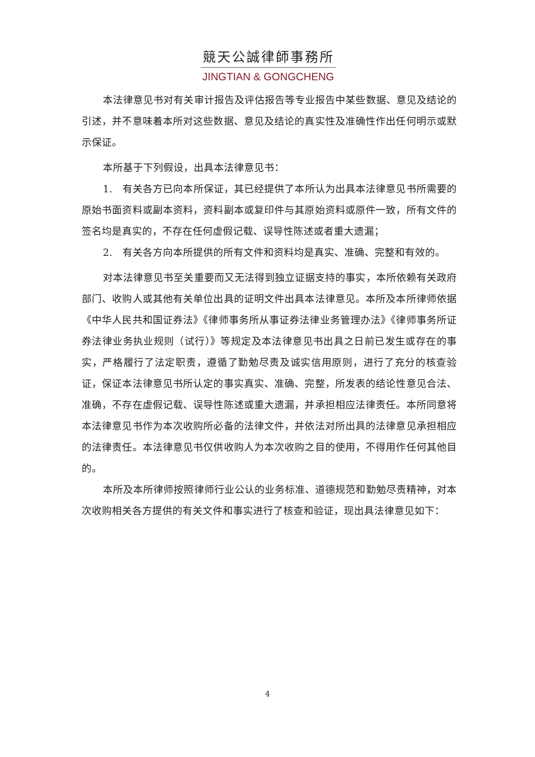競天公誠律師事務所
JINGTIAN & GONGCHENG
本法律意见书对有关审计报告及评估报告等专业报告中某些数据、意见及结论的引述，并不意味着本所对这些数据、意见及结论的真实性及准确性作出任何明示或默示保证。
本所基于下列假设，出具本法律意见书：
1.　有关各方已向本所保证，其已经提供了本所认为出具本法律意见书所需要的原始书面资料或副本资料，资料副本或复印件与其原始资料或原件一致，所有文件的签名均是真实的，不存在任何虚假记载、误导性陈述或者重大遗漏；
2.　有关各方向本所提供的所有文件和资料均是真实、准确、完整和有效的。
对本法律意见书至关重要而又无法得到独立证据支持的事实，本所依赖有关政府部门、收购人或其他有关单位出具的证明文件出具本法律意见。本所及本所律师依据《中华人民共和国证券法》《律师事务所从事证券法律业务管理办法》《律师事务所证券法律业务执业规则（试行）》等规定及本法律意见书出具之日前已发生或存在的事实，严格履行了法定职责，遵循了勤勉尽责及诚实信用原则，进行了充分的核查验证，保证本法律意见书所认定的事实真实、准确、完整，所发表的结论性意见合法、准确，不存在虚假记载、误导性陈述或重大遗漏，并承担相应法律责任。本所同意将本法律意见书作为本次收购所必备的法律文件，并依法对所出具的法律意见承担相应的法律责任。本法律意见书仅供收购人为本次收购之目的使用，不得用作任何其他目的。
本所及本所律师按照律师行业公认的业务标准、道德规范和勤勉尽责精神，对本次收购相关各方提供的有关文件和事实进行了核查和验证，现出具法律意见如下：
4